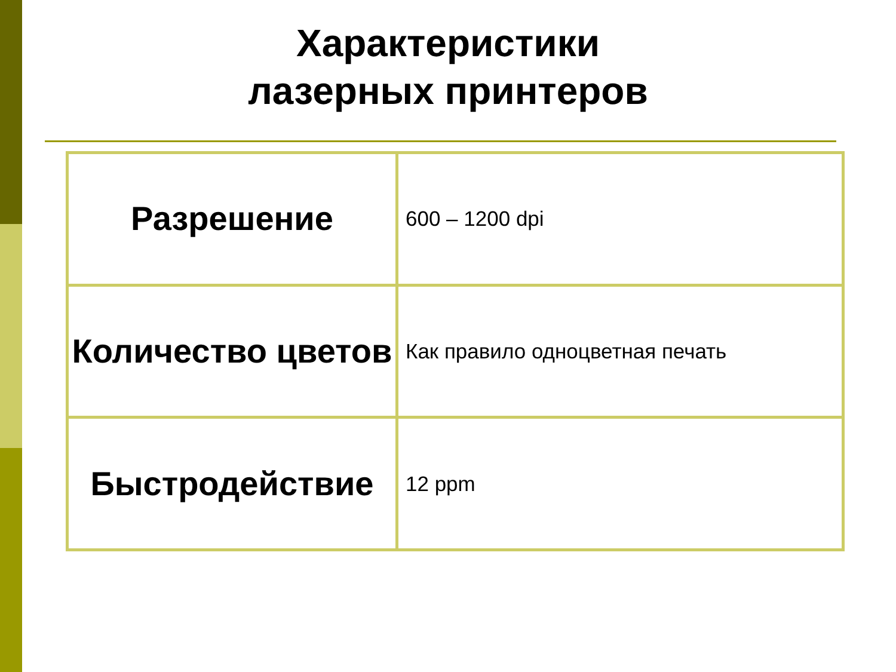Характеристики
лазерных принтеров
| Разрешение | 600 – 1200 dpi |
| Количество цветов | Как правило одноцветная печать |
| Быстродействие | 12 ppm |